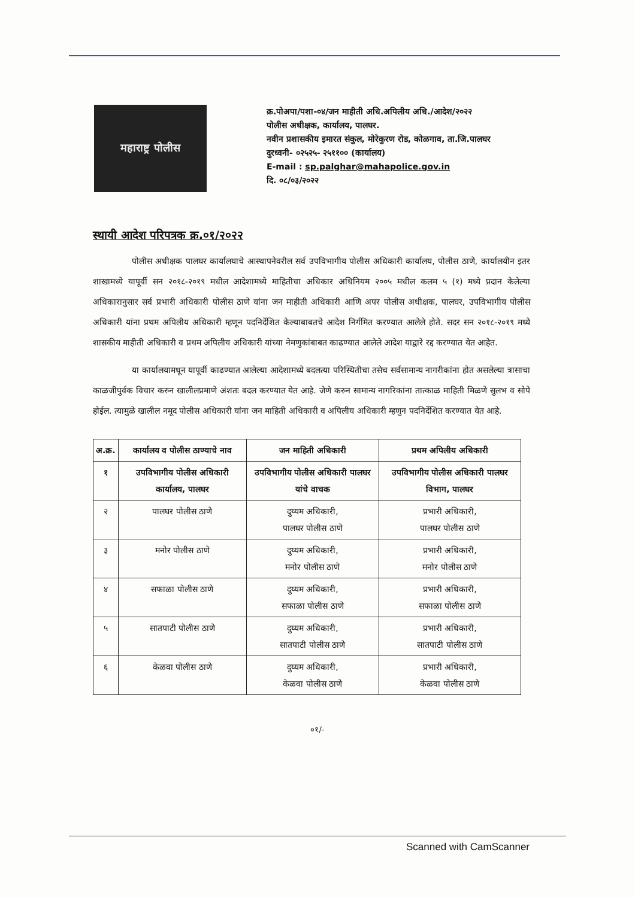महाराष्ट्र पोलीस
क्र.पोअपा/पशा-०४/जन माहीती अधि.अपिलीय अधि./आदेश/२०२२
पोलीस अधीक्षक, कार्यालय, पालघर.
नवीन प्रशासकीय इमारत संकुल, मोरेकुरण रोड, कोळगाव, ता.जि.पालघर
दुरध्वनी- ०२५२५- २५११०० (कार्यालय)
E-mail : sp.palghar@mahapolice.gov.in
दि. ०८/०३/२०२२
स्थायी आदेश परिपत्रक क्र.०१/२०२२
पोलीस अधीक्षक पालघर कार्यालयाचे आस्थापनेवरील सर्व उपविभागीय पोलीस अधिकारी कार्यालय, पोलीस ठाणे, कार्यालयीन इतर शाखामध्ये यापूर्वी सन २०१८-२०१९ मधील आदेशामध्ये माहितीचा अधिकार अधिनियम २००५ मधील कलम ५ (१) मध्ये प्रदान केलेल्या अधिकारानुसार सर्व प्रभारी अधिकारी पोलीस ठाणे यांना जन माहीती अधिकारी आणि अपर पोलीस अधीक्षक, पालघर, उपविभागीय पोलीस अधिकारी यांना प्रथम अपिलीय अधिकारी म्हणून पदनिर्देशित केल्याबाबतचे आदेश निर्गमित करण्यात आलेले होते. सदर सन २०१८-२०१९ मध्ये शासकीय माहीती अधिकारी व प्रथम अपिलीय अधिकारी यांच्या नेमणुकांबाबत काढण्यात आलेले आदेश याद्वारे रद्द करण्यात येत आहेत.
या कार्यालयामधून यापूर्वी काढण्यात आलेल्या आदेशामध्ये बदलत्या परिस्थितीचा तसेच सर्वसामान्य नागरीकांना होत असलेल्या त्रासाचा काळजीपुर्वक विचार करुन खालीलप्रमाणे अंशतः बदल करण्यात येत आहे. जेणे करुन सामान्य नागरिकांना तात्काळ माहिती मिळणे सुलभ व सोपे होईल. त्यामुळे खालील नमूद पोलीस अधिकारी यांना जन माहिती अधिकारी व अपिलीय अधिकारी म्हणुन पदनिर्देशित करण्यात येत आहे.
| अ.क्र. | कार्यालय व पोलीस ठाण्याचे नाव | जन माहिती अधिकारी | प्रथम अपिलीय अधिकारी |
| --- | --- | --- | --- |
| १ | उपविभागीय पोलीस अधिकारी कार्यालय, पालघर | उपविभागीय पोलीस अधिकारी पालघर यांचे वाचक | उपविभागीय पोलीस अधिकारी पालघर विभाग, पालघर |
| २ | पालघर पोलीस ठाणे | दुय्यम अधिकारी, पालघर पोलीस ठाणे | प्रभारी अधिकारी, पालघर पोलीस ठाणे |
| ३ | मनोर पोलीस ठाणे | दुय्यम अधिकारी, मनोर पोलीस ठाणे | प्रभारी अधिकारी, मनोर पोलीस ठाणे |
| ४ | सफाळा पोलीस ठाणे | दुय्यम अधिकारी, सफाळा पोलीस ठाणे | प्रभारी अधिकारी, सफाळा पोलीस ठाणे |
| ५ | सातपाटी पोलीस ठाणे | दुय्यम अधिकारी, सातपाटी पोलीस ठाणे | प्रभारी अधिकारी, सातपाटी पोलीस ठाणे |
| ६ | केळवा पोलीस ठाणे | दुय्यम अधिकारी, केळवा पोलीस ठाणे | प्रभारी अधिकारी, केळवा पोलीस ठाणे |
०१/-
Scanned with CamScanner